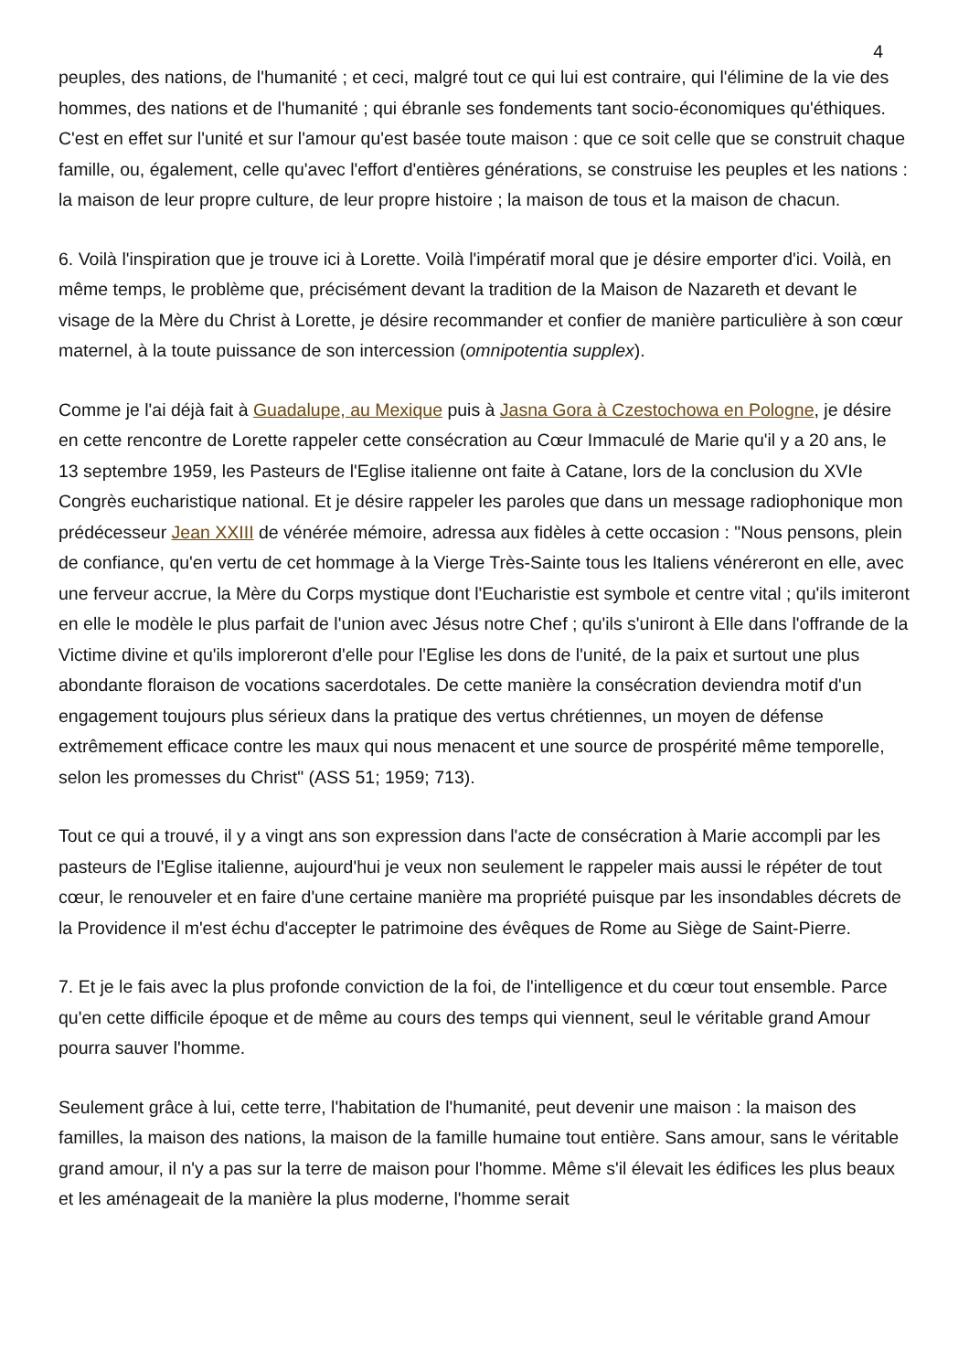4
peuples, des nations, de l'humanité ; et ceci, malgré tout ce qui lui est contraire, qui l'élimine de la vie des hommes, des nations et de l'humanité ; qui ébranle ses fondements tant socio-économiques qu'éthiques. C'est en effet sur l'unité et sur l'amour qu'est basée toute maison : que ce soit celle que se construit chaque famille, ou, également, celle qu'avec l'effort d'entières générations, se construise les peuples et les nations : la maison de leur propre culture, de leur propre histoire ; la maison de tous et la maison de chacun.
6. Voilà l'inspiration que je trouve ici à Lorette. Voilà l'impératif moral que je désire emporter d'ici. Voilà, en même temps, le problème que, précisément devant la tradition de la Maison de Nazareth et devant le visage de la Mère du Christ à Lorette, je désire recommander et confier de manière particulière à son cœur maternel, à la toute puissance de son intercession (omnipotentia supplex).
Comme je l'ai déjà fait à Guadalupe, au Mexique puis à Jasna Gora à Czestochowa en Pologne, je désire en cette rencontre de Lorette rappeler cette consécration au Cœur Immaculé de Marie qu'il y a 20 ans, le 13 septembre 1959, les Pasteurs de l'Eglise italienne ont faite à Catane, lors de la conclusion du XVIe Congrès eucharistique national. Et je désire rappeler les paroles que dans un message radiophonique mon prédécesseur Jean XXIII de vénérée mémoire, adressa aux fidèles à cette occasion : "Nous pensons, plein de confiance, qu'en vertu de cet hommage à la Vierge Très-Sainte tous les Italiens vénéreront en elle, avec une ferveur accrue, la Mère du Corps mystique dont l'Eucharistie est symbole et centre vital ; qu'ils imiteront en elle le modèle le plus parfait de l'union avec Jésus notre Chef ; qu'ils s'uniront à Elle dans l'offrande de la Victime divine et qu'ils imploreront d'elle pour l'Eglise les dons de l'unité, de la paix et surtout une plus abondante floraison de vocations sacerdotales. De cette manière la consécration deviendra motif d'un engagement toujours plus sérieux dans la pratique des vertus chrétiennes, un moyen de défense extrêmement efficace contre les maux qui nous menacent et une source de prospérité même temporelle, selon les promesses du Christ" (ASS 51; 1959; 713).
Tout ce qui a trouvé, il y a vingt ans son expression dans l'acte de consécration à Marie accompli par les pasteurs de l'Eglise italienne, aujourd'hui je veux non seulement le rappeler mais aussi le répéter de tout cœur, le renouveler et en faire d'une certaine manière ma propriété puisque par les insondables décrets de la Providence il m'est échu d'accepter le patrimoine des évêques de Rome au Siège de Saint-Pierre.
7. Et je le fais avec la plus profonde conviction de la foi, de l'intelligence et du cœur tout ensemble. Parce qu'en cette difficile époque et de même au cours des temps qui viennent, seul le véritable grand Amour pourra sauver l'homme.
Seulement grâce à lui, cette terre, l'habitation de l'humanité, peut devenir une maison : la maison des familles, la maison des nations, la maison de la famille humaine tout entière. Sans amour, sans le véritable grand amour, il n'y a pas sur la terre de maison pour l'homme. Même s'il élevait les édifices les plus beaux et les aménageait de la manière la plus moderne, l'homme serait